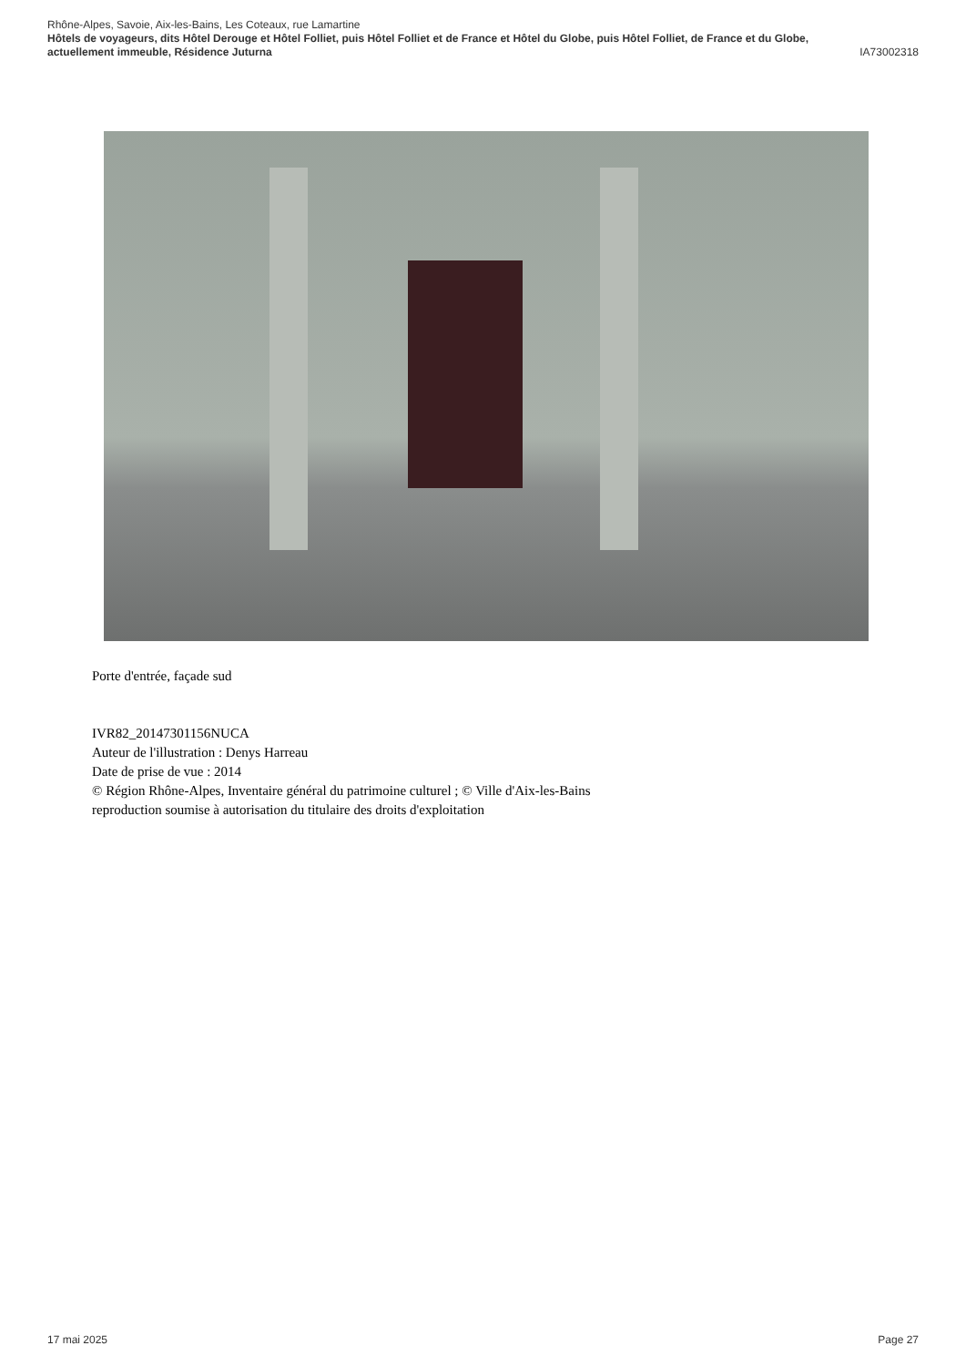Rhône-Alpes, Savoie, Aix-les-Bains, Les Coteaux, rue Lamartine
Hôtels de voyageurs, dits Hôtel Derouge et Hôtel Folliet, puis Hôtel Folliet et de France et Hôtel du Globe, puis Hôtel Folliet, de France et du Globe, actuellement immeuble, Résidence Juturna IA73002318
Porte d'entrée, façade sud
IVR82_20147301156NUCA
Auteur de l'illustration : Denys Harreau
Date de prise de vue : 2014
© Région Rhône-Alpes, Inventaire général du patrimoine culturel ; © Ville d'Aix-les-Bains
reproduction soumise à autorisation du titulaire des droits d'exploitation
17 mai 2025 Page 27